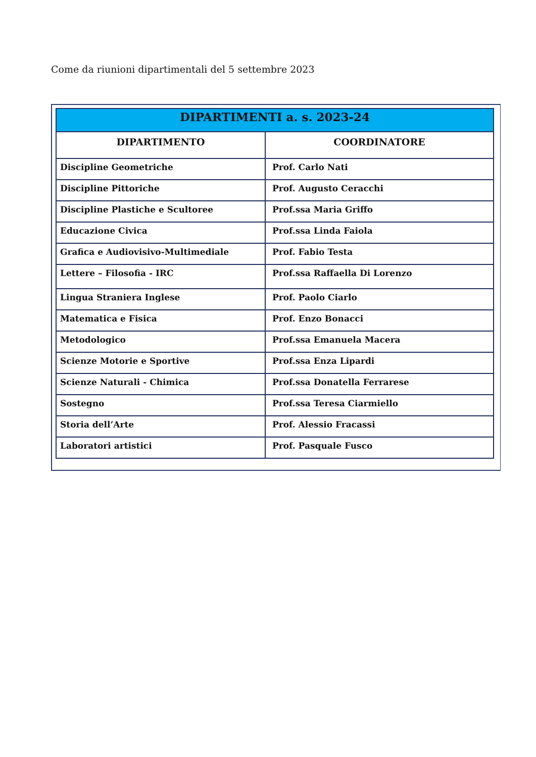Come da riunioni dipartimentali del 5 settembre 2023
| DIPARTIMENTI a. s. 2023-24 | |
| --- | --- |
| DIPARTIMENTO | COORDINATORE |
| Discipline Geometriche | Prof. Carlo Nati |
| Discipline Pittoriche | Prof. Augusto Ceracchi |
| Discipline Plastiche e Scultoree | Prof.ssa Maria Griffo |
| Educazione Civica | Prof.ssa Linda Faiola |
| Grafica e Audiovisivo-Multimediale | Prof. Fabio Testa |
| Lettere – Filosofia - IRC | Prof.ssa Raffaella Di Lorenzo |
| Lingua Straniera Inglese | Prof. Paolo Ciarlo |
| Matematica e Fisica | Prof. Enzo Bonacci |
| Metodologico | Prof.ssa Emanuela Macera |
| Scienze Motorie e Sportive | Prof.ssa Enza Lipardi |
| Scienze Naturali - Chimica | Prof.ssa Donatella Ferrarese |
| Sostegno | Prof.ssa Teresa Ciarmiello |
| Storia dell’Arte | Prof. Alessio Fracassi |
| Laboratori artistici | Prof. Pasquale Fusco |